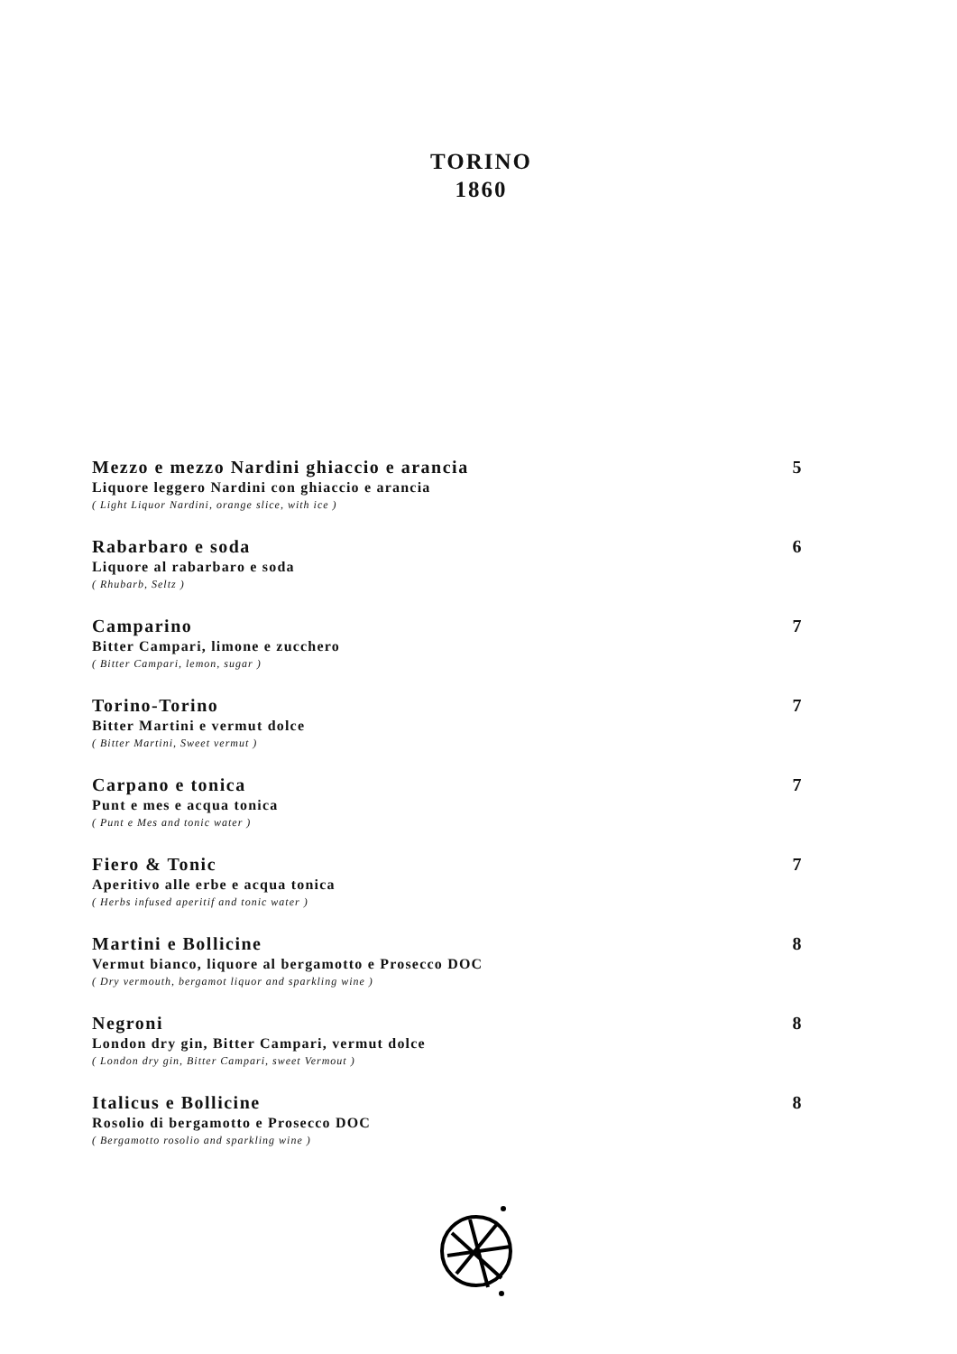TORINO
1860
Mezzo e mezzo Nardini ghiaccio e arancia 5
Liquore leggero Nardini con ghiaccio e arancia
( Light Liquor Nardini, orange slice, with ice )
Rabarbaro e soda 6
Liquore al rabarbaro e soda
( Rhubarb, Seltz )
Camparino 7
Bitter Campari, limone e zucchero
( Bitter Campari, lemon, sugar )
Torino-Torino 7
Bitter Martini e vermut dolce
( Bitter Martini, Sweet vermut )
Carpano e tonica 7
Punt e mes e acqua tonica
( Punt e Mes and tonic water )
Fiero & Tonic 7
Aperitivo alle erbe e acqua tonica
( Herbs infused aperitif and tonic water )
Martini e Bollicine 8
Vermut bianco, liquore al bergamotto e Prosecco DOC
( Dry vermouth, bergamot liquor and sparkling wine )
Negroni 8
London dry gin, Bitter Campari, vermut dolce
( London dry gin, Bitter Campari, sweet Vermout )
Italicus e Bollicine 8
Rosolio di bergamotto e Prosecco DOC
( Bergamotto rosolio and sparkling wine )